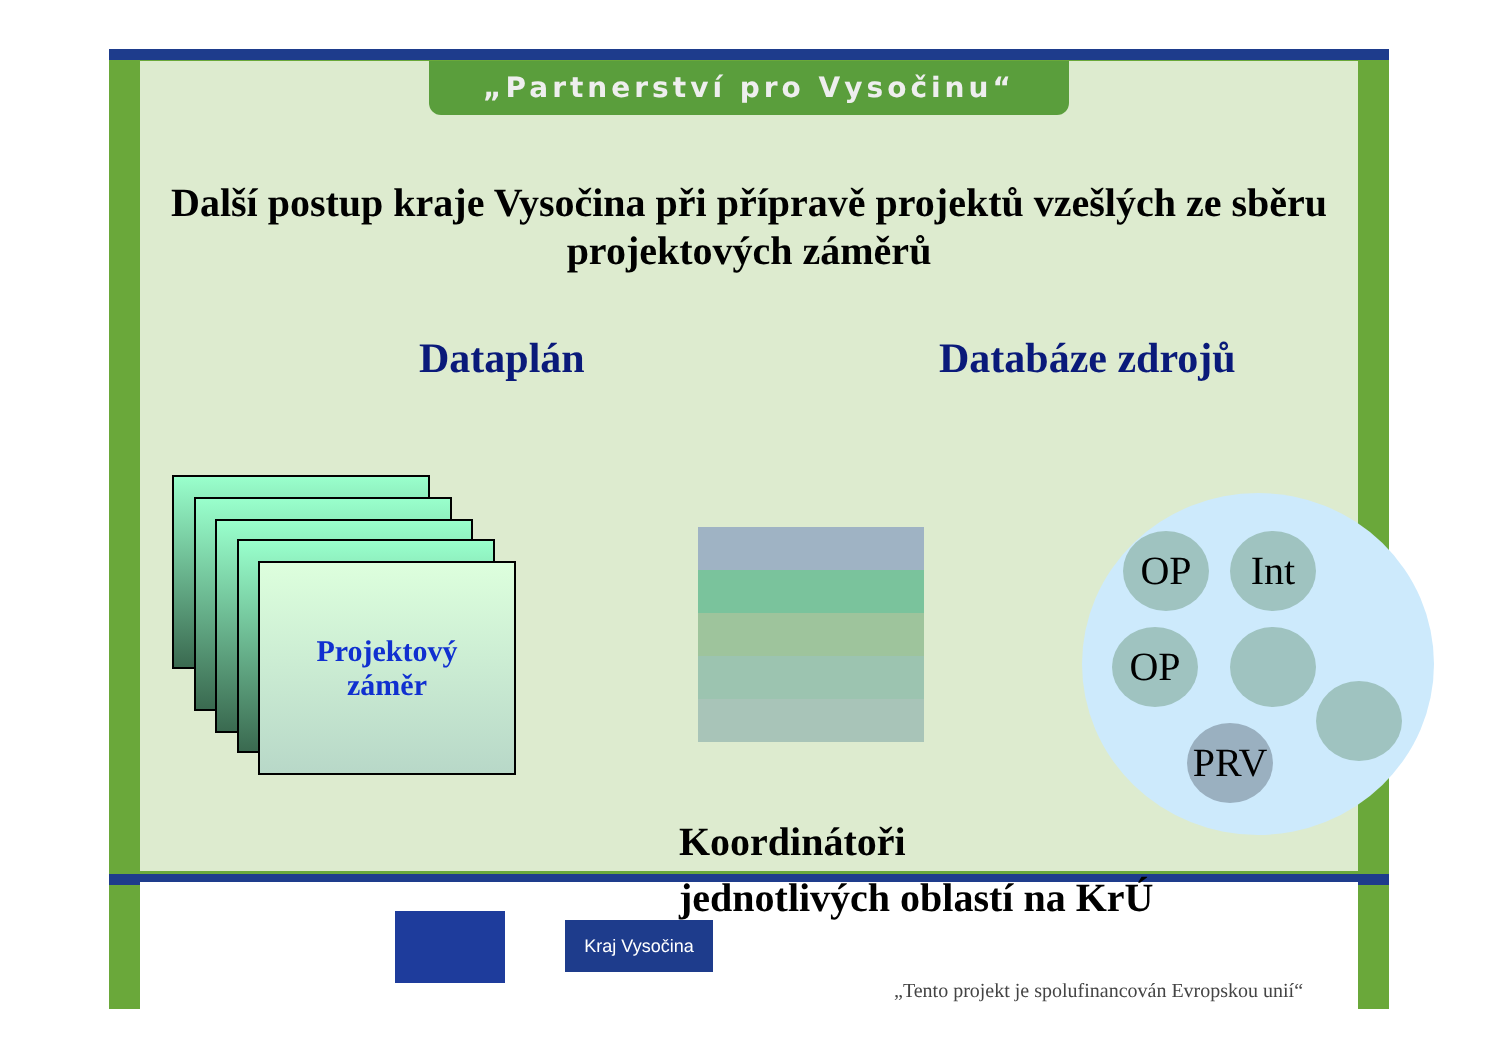„Partnerství pro Vysočinu“
Další postup kraje Vysočina při přípravě projektů vzešlých ze sběru projektových záměrů
Dataplán Databáze zdrojů
Projektový
záměr
OP Int
OP
PRV
Koordinátoři
jednotlivých oblastí na KrÚ
„Tento projekt je spolufinancován Evropskou unií“
Kraj Vysočina